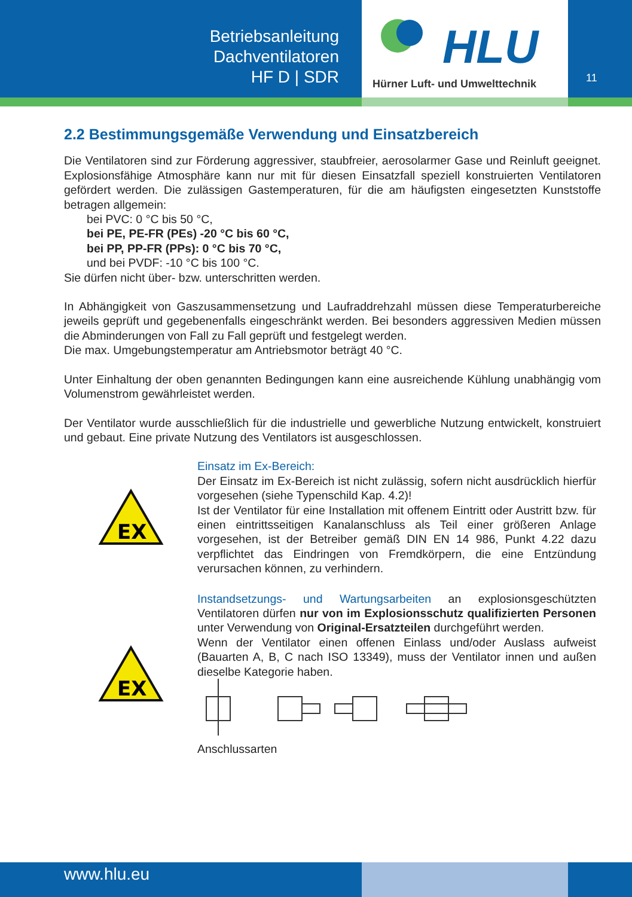Betriebsanleitung
Dachventilatoren
HF D | SDR
HLU
Hürner Luft- und Umwelttechnik
11
2.2 Bestimmungsgemäße Verwendung und Einsatzbereich
Die Ventilatoren sind zur Förderung aggressiver, staubfreier, aerosolarmer Gase und Reinluft geeignet. Explosionsfähige Atmosphäre kann nur mit für diesen Einsatzfall speziell konstruierten Ventilatoren gefördert werden. Die zulässigen Gastemperaturen, für die am häufigsten eingesetzten Kunststoffe betragen allgemein:
bei PVC: 0 °C bis 50 °C,
bei PE, PE-FR (PEs) -20 °C bis 60 °C,
bei PP, PP-FR (PPs): 0 °C bis 70 °C,
und bei PVDF: -10 °C bis 100 °C.
Sie dürfen nicht über- bzw. unterschritten werden.
In Abhängigkeit von Gaszusammensetzung und Laufraddrehzahl müssen diese Temperaturbereiche jeweils geprüft und gegebenenfalls eingeschränkt werden. Bei besonders aggressiven Medien müssen die Abminderungen von Fall zu Fall geprüft und festgelegt werden.
Die max. Umgebungstemperatur am Antriebsmotor beträgt 40 °C.
Unter Einhaltung der oben genannten Bedingungen kann eine ausreichende Kühlung unabhängig vom Volumenstrom gewährleistet werden.
Der Ventilator wurde ausschließlich für die industrielle und gewerbliche Nutzung entwickelt, konstruiert und gebaut. Eine private Nutzung des Ventilators ist ausgeschlossen.
EX
Einsatz im Ex-Bereich:
Der Einsatz im Ex-Bereich ist nicht zulässig, sofern nicht ausdrücklich hierfür vorgesehen (siehe Typenschild Kap. 4.2)!
Ist der Ventilator für eine Installation mit offenem Eintritt oder Austritt bzw. für einen eintrittsseitigen Kanalanschluss als Teil einer größeren Anlage vorgesehen, ist der Betreiber gemäß DIN EN 14 986, Punkt 4.22 dazu verpflichtet das Eindringen von Fremdkörpern, die eine Entzündung verursachen können, zu verhindern.
EX
Instandsetzungs- und Wartungsarbeiten an explosionsgeschützten Ventilatoren dürfen nur von im Explosionsschutz qualifizierten Personen unter Verwendung von Original-Ersatzteilen durchgeführt werden.
Wenn der Ventilator einen offenen Einlass und/oder Auslass aufweist (Bauarten A, B, C nach ISO 13349), muss der Ventilator innen und außen dieselbe Kategorie haben.
Anschlussarten
www.hlu.eu